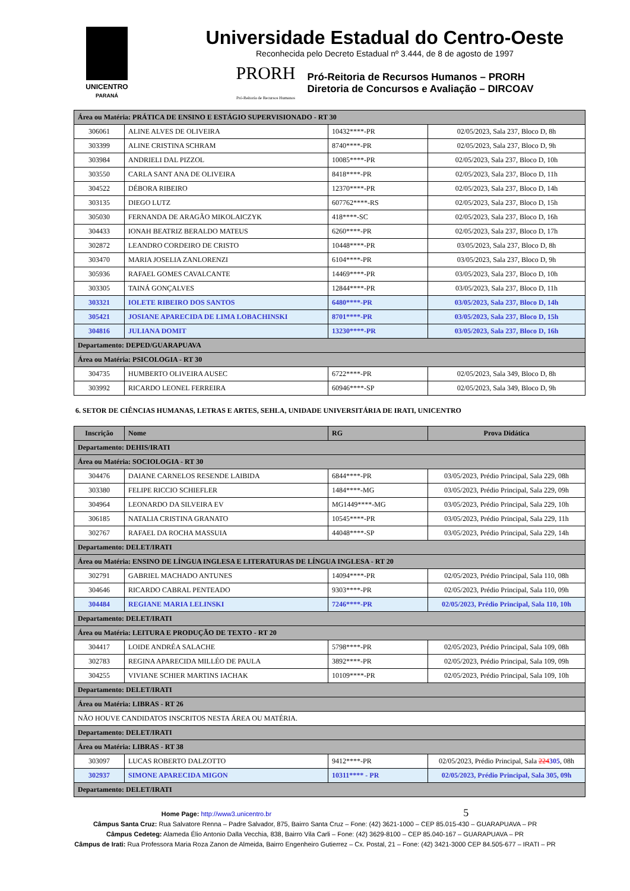UNICENTRO
PARANÁ
Universidade Estadual do Centro-Oeste
Reconhecida pelo Decreto Estadual nº 3.444, de 8 de agosto de 1997
PRORH
Pró-Reitoria de Recursos Humanos
Pró-Reitoria de Recursos Humanos – PRORH
Diretoria de Concursos e Avaliação – DIRCOAV
| Área ou Matéria: PRÁTICA DE ENSINO E ESTÁGIO SUPERVISIONADO - RT 30 | | | |
| 306061 | ALINE ALVES DE OLIVEIRA | 10432****-PR | 02/05/2023, Sala 237, Bloco D, 8h |
| 303399 | ALINE CRISTINA SCHRAM | 8740****-PR | 02/05/2023, Sala 237, Bloco D, 9h |
| 303984 | ANDRIELI DAL PIZZOL | 10085****-PR | 02/05/2023, Sala 237, Bloco D, 10h |
| 303550 | CARLA SANT ANA DE OLIVEIRA | 8418****-PR | 02/05/2023, Sala 237, Bloco D, 11h |
| 304522 | DÉBORA RIBEIRO | 12370****-PR | 02/05/2023, Sala 237, Bloco D, 14h |
| 303135 | DIEGO LUTZ | 607762****-RS | 02/05/2023, Sala 237, Bloco D, 15h |
| 305030 | FERNANDA DE ARAGÃO MIKOLAICZYK | 418****-SC | 02/05/2023, Sala 237, Bloco D, 16h |
| 304433 | IONAH BEATRIZ BERALDO MATEUS | 6260****-PR | 02/05/2023, Sala 237, Bloco D, 17h |
| 302872 | LEANDRO CORDEIRO DE CRISTO | 10448****-PR | 03/05/2023, Sala 237, Bloco D, 8h |
| 303470 | MARIA JOSELIA ZANLORENZI | 6104****-PR | 03/05/2023, Sala 237, Bloco D, 9h |
| 305936 | RAFAEL GOMES CAVALCANTE | 14469****-PR | 03/05/2023, Sala 237, Bloco D, 10h |
| 303305 | TAINÁ GONÇALVES | 12844****-PR | 03/05/2023, Sala 237, Bloco D, 11h |
| 303321 | IOLETE RIBEIRO DOS SANTOS | 6480****-PR | 03/05/2023, Sala 237, Bloco D, 14h |
| 305421 | JOSIANE APARECIDA DE LIMA LOBACHINSKI | 8701****-PR | 03/05/2023, Sala 237, Bloco D, 15h |
| 304816 | JULIANA DOMIT | 13230****-PR | 03/05/2023, Sala 237, Bloco D, 16h |
| Departamento: DEPED/GUARAPUAVA | | | |
| Área ou Matéria: PSICOLOGIA - RT 30 | | | |
| 304735 | HUMBERTO OLIVEIRA AUSEC | 6722****-PR | 02/05/2023, Sala 349, Bloco D, 8h |
| 303992 | RICARDO LEONEL FERREIRA | 60946****-SP | 02/05/2023, Sala 349, Bloco D, 9h |
6. SETOR DE CIÊNCIAS HUMANAS, LETRAS E ARTES, SEHLA, UNIDADE UNIVERSITÁRIA DE IRATI, UNICENTRO
| Inscrição | Nome | RG | Prova Didática |
| --- | --- | --- | --- |
| Departamento: DEHIS/IRATI | | | |
| Área ou Matéria: SOCIOLOGIA - RT 30 | | | |
| 304476 | DAIANE CARNELOS RESENDE LAIBIDA | 6844****-PR | 03/05/2023, Prédio Principal, Sala 229, 08h |
| 303380 | FELIPE RICCIO SCHIEFLER | 1484****-MG | 03/05/2023, Prédio Principal, Sala 229, 09h |
| 304964 | LEONARDO DA SILVEIRA EV | MG1449****-MG | 03/05/2023, Prédio Principal, Sala 229, 10h |
| 306185 | NATALIA CRISTINA GRANATO | 10545****-PR | 03/05/2023, Prédio Principal, Sala 229, 11h |
| 302767 | RAFAEL DA ROCHA MASSUIA | 44048****-SP | 03/05/2023, Prédio Principal, Sala 229, 14h |
| Departamento: DELET/IRATI | | | |
| Área ou Matéria: ENSINO DE LÍNGUA INGLESA E LITERATURAS DE LÍNGUA INGLESA - RT 20 | | | |
| 302791 | GABRIEL MACHADO ANTUNES | 14094****-PR | 02/05/2023, Prédio Principal, Sala 110, 08h |
| 304646 | RICARDO CABRAL PENTEADO | 9303****-PR | 02/05/2023, Prédio Principal, Sala 110, 09h |
| 304484 | REGIANE MARIA LELINSKI | 7246****-PR | 02/05/2023, Prédio Principal, Sala 110, 10h |
| Departamento: DELET/IRATI | | | |
| Área ou Matéria: LEITURA E PRODUÇÃO DE TEXTO - RT 20 | | | |
| 304417 | LOIDE ANDRÉA SALACHE | 5798****-PR | 02/05/2023, Prédio Principal, Sala 109, 08h |
| 302783 | REGINA APARECIDA MILLÉO DE PAULA | 3892****-PR | 02/05/2023, Prédio Principal, Sala 109, 09h |
| 304255 | VIVIANE SCHIER MARTINS IACHAK | 10109****-PR | 02/05/2023, Prédio Principal, Sala 109, 10h |
| Departamento: DELET/IRATI | | | |
| Área ou Matéria: LIBRAS - RT 26 | | | |
| NÃO HOUVE CANDIDATOS INSCRITOS NESTA ÁREA OU MATÉRIA. | | | |
| Departamento: DELET/IRATI | | | |
| Área ou Matéria: LIBRAS - RT 38 | | | |
| 303097 | LUCAS ROBERTO DALZOTTO | 9412****-PR | 02/05/2023, Prédio Principal, Sala 224 305 , 08h |
| 302937 | SIMONE APARECIDA MIGON | 10311**** - PR | 02/05/2023, Prédio Principal, Sala 305, 09h |
| Departamento: DELET/IRATI | | | |
Home Page: http://www3.unicentro.br 5
Câmpus Santa Cruz: Rua Salvatore Renna – Padre Salvador, 875, Bairro Santa Cruz – Fone: (42) 3621-1000 – CEP 85.015-430 – GUARAPUAVA – PR
Câmpus Cedeteg: Alameda Élio Antonio Dalla Vecchia, 838, Bairro Vila Carli – Fone: (42) 3629-8100 – CEP 85.040-167 – GUARAPUAVA – PR
Câmpus de Irati: Rua Professora Maria Roza Zanon de Almeida, Bairro Engenheiro Gutierrez – Cx. Postal, 21 – Fone: (42) 3421-3000 CEP 84.505-677 – IRATI – PR